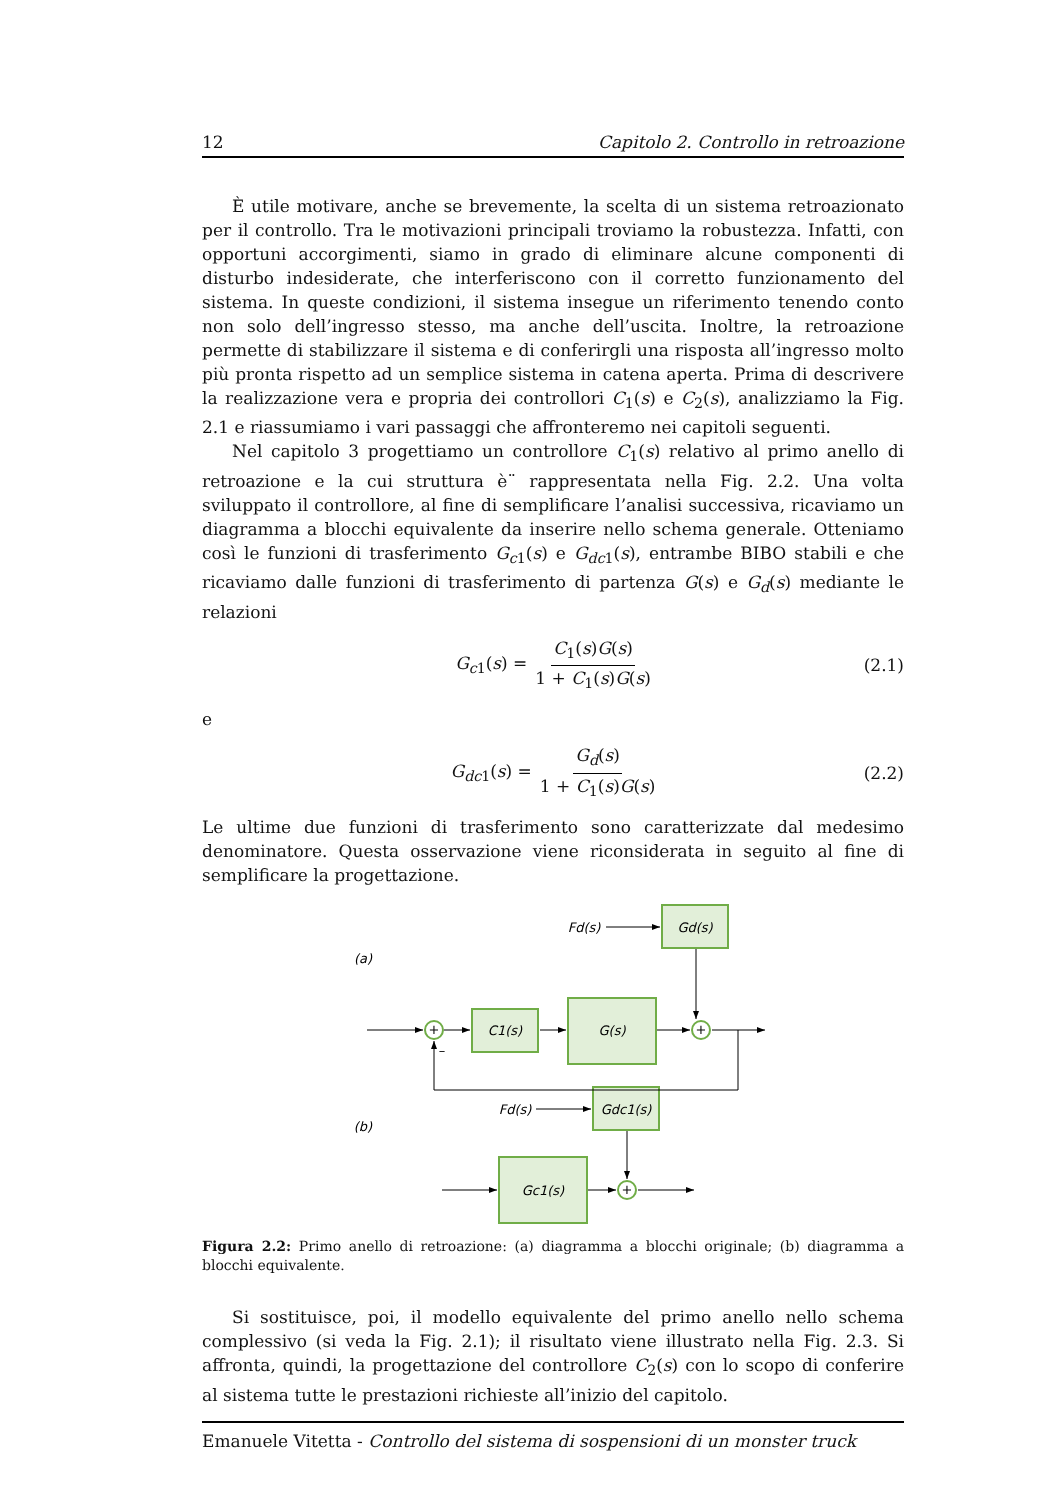12 Capitolo 2. Controllo in retroazione
È utile motivare, anche se brevemente, la scelta di un sistema retroazionato per il controllo. Tra le motivazioni principali troviamo la robustezza. Infatti, con opportuni accorgimenti, siamo in grado di eliminare alcune componenti di disturbo indesiderate, che interferiscono con il corretto funzionamento del sistema. In queste condizioni, il sistema insegue un riferimento tenendo conto non solo dell’ingresso stesso, ma anche dell’uscita. Inoltre, la retroazione permette di stabilizzare il sistema e di conferirgli una risposta all’ingresso molto più pronta rispetto ad un semplice sistema in catena aperta. Prima di descrivere la realizzazione vera e propria dei controllori C<sub>1</sub>(s) e C<sub>2</sub>(s), analizziamo la Fig. 2.1 e riassumiamo i vari passaggi che affronteremo nei capitoli seguenti.
Nel capitolo 3 progettiamo un controllore C<sub>1</sub>(s) relativo al primo anello di retroazione e la cui struttura è¨ rappresentata nella Fig. 2.2. Una volta sviluppato il controllore, al fine di semplificare l’analisi successiva, ricaviamo un diagramma a blocchi equivalente da inserire nello schema generale. Otteniamo così le funzioni di trasferimento G<sub>c1</sub>(s) e G<sub>dc1</sub>(s), entrambe BIBO stabili e che ricaviamo dalle funzioni di trasferimento di partenza G(s) e G<sub>d</sub>(s) mediante le relazioni
G<sub>c1</sub>(s) = C<sub>1</sub>(s)G(s) 1 + C<sub>1</sub>(s)G(s) (2.1)
e
G<sub>dc1</sub>(s) = G<sub>d</sub>(s) 1 + C<sub>1</sub>(s)G(s) (2.2)
Le ultime due funzioni di trasferimento sono caratterizzate dal medesimo denominatore. Questa osservazione viene riconsiderata in seguito al fine di semplificare la progettazione.
Fd(s)
Gd(s)
(a)
C1(s)
G(s)
+
+
–
Fd(s)
Gdc1(s)
(b)
Gc1(s)
+
Figura 2.2: Primo anello di retroazione: (a) diagramma a blocchi originale; (b) diagramma a blocchi equivalente.
Si sostituisce, poi, il modello equivalente del primo anello nello schema complessivo (si veda la Fig. 2.1); il risultato viene illustrato nella Fig. 2.3. Si affronta, quindi, la progettazione del controllore C<sub>2</sub>(s) con lo scopo di conferire al sistema tutte le prestazioni richieste all’inizio del capitolo.
Emanuele Vitetta - Controllo del sistema di sospensioni di un monster truck